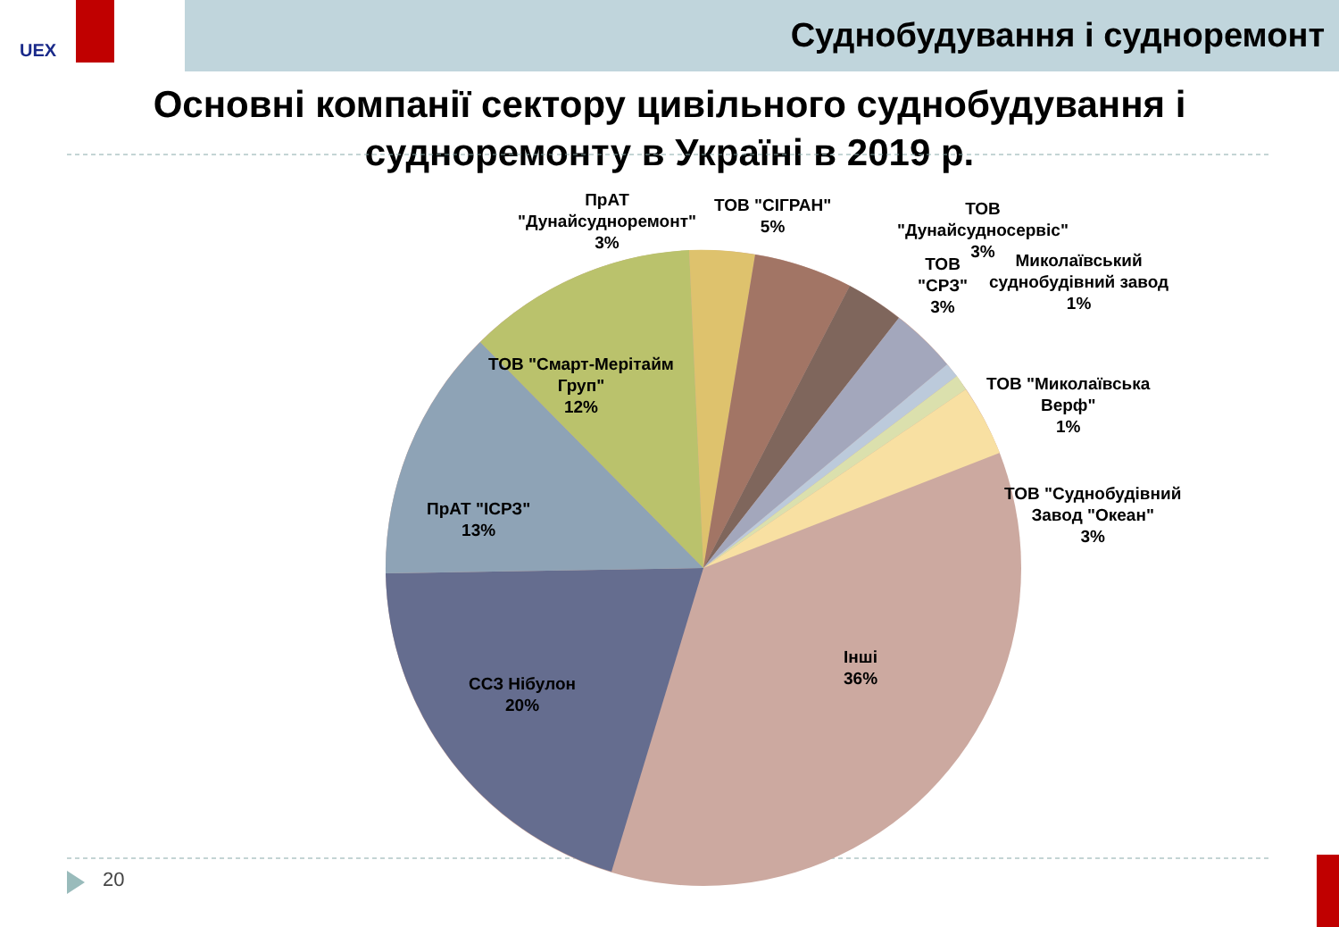UEX
Суднобудування і судноремонт
Основні компанії сектору цивільного суднобудування і
судноремонту в Україні в 2019 р.
ПрАТ
"Дунайсудноремонт"
3%
ТОВ "СІГРАН"
5%
ТОВ
"Дунайсудносервіс"
3%
ТОВ
"СРЗ"
3%
Миколаївський
суднобудівний завод
1%
ТОВ "Миколаївська
Верф"
1%
ТОВ "Суднобудівний
Завод "Океан"
3%
ТОВ "Смарт-Мерітайм
Груп"
12%
ПрАТ "ІСРЗ"
13%
ССЗ Нібулон
20%
Інші
36%
20